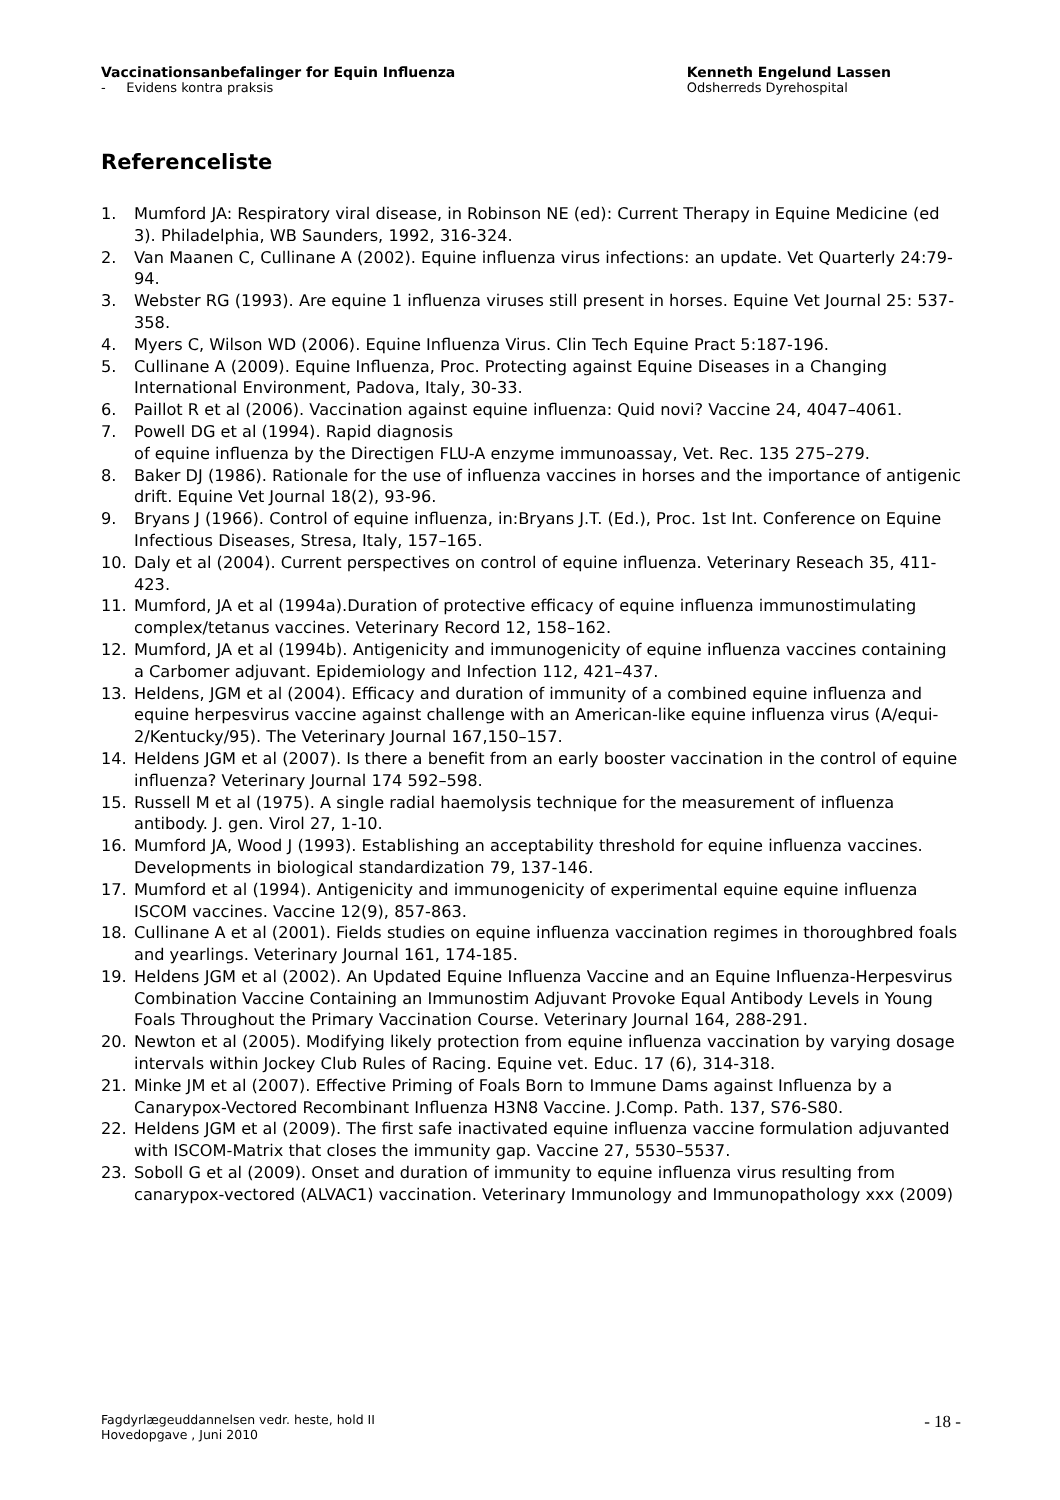Vaccinationsanbefalinger for Equin Influenza
- Evidens kontra praksis
Kenneth Engelund Lassen
Odsherreds Dyrehospital
Referenceliste
1. Mumford JA: Respiratory viral disease, in Robinson NE (ed): Current Therapy in Equine Medicine (ed 3). Philadelphia, WB Saunders, 1992, 316-324.
2. Van Maanen C, Cullinane A (2002). Equine influenza virus infections: an update. Vet Quarterly 24:79-94.
3. Webster RG (1993). Are equine 1 influenza viruses still present in horses. Equine Vet Journal 25: 537-358.
4. Myers C, Wilson WD (2006). Equine Influenza Virus. Clin Tech Equine Pract 5:187-196.
5. Cullinane A (2009). Equine Influenza, Proc. Protecting against Equine Diseases in a Changing International Environment, Padova, Italy, 30-33.
6. Paillot R et al (2006). Vaccination against equine influenza: Quid novi? Vaccine 24, 4047–4061.
7. Powell DG et al (1994). Rapid diagnosis
of equine influenza by the Directigen FLU-A enzyme immunoassay, Vet. Rec. 135 275–279.
8. Baker DJ (1986). Rationale for the use of influenza vaccines in horses and the importance of antigenic drift. Equine Vet Journal 18(2), 93-96.
9. Bryans J (1966). Control of equine influenza, in:Bryans J.T. (Ed.), Proc. 1st Int. Conference on Equine Infectious Diseases, Stresa, Italy, 157–165.
10. Daly et al (2004). Current perspectives on control of equine influenza. Veterinary Reseach 35, 411-423.
11. Mumford, JA et al (1994a).Duration of protective efficacy of equine influenza immunostimulating complex/tetanus vaccines. Veterinary Record 12, 158–162.
12. Mumford, JA et al (1994b). Antigenicity and immunogenicity of equine influenza vaccines containing a Carbomer adjuvant. Epidemiology and Infection 112, 421–437.
13. Heldens, JGM et al (2004). Efficacy and duration of immunity of a combined equine influenza and equine herpesvirus vaccine against challenge with an American-like equine influenza virus (A/equi-2/Kentucky/95). The Veterinary Journal 167,150–157.
14. Heldens JGM et al (2007). Is there a benefit from an early booster vaccination in the control of equine influenza? Veterinary Journal 174 592–598.
15. Russell M et al (1975). A single radial haemolysis technique for the measurement of influenza antibody. J. gen. Virol 27, 1-10.
16. Mumford JA, Wood J (1993). Establishing an acceptability threshold for equine influenza vaccines. Developments in biological standardization 79, 137-146.
17. Mumford et al (1994). Antigenicity and immunogenicity of experimental equine equine influenza ISCOM vaccines. Vaccine 12(9), 857-863.
18. Cullinane A et al (2001). Fields studies on equine influenza vaccination regimes in thoroughbred foals and yearlings. Veterinary Journal 161, 174-185.
19. Heldens JGM et al (2002). An Updated Equine Influenza Vaccine and an Equine Influenza-Herpesvirus Combination Vaccine Containing an Immunostim Adjuvant Provoke Equal Antibody Levels in Young Foals Throughout the Primary Vaccination Course. Veterinary Journal 164, 288-291.
20. Newton et al (2005). Modifying likely protection from equine influenza vaccination by varying dosage intervals within Jockey Club Rules of Racing. Equine vet. Educ. 17 (6), 314-318.
21. Minke JM et al (2007). Effective Priming of Foals Born to Immune Dams against Influenza by a Canarypox-Vectored Recombinant Influenza H3N8 Vaccine. J.Comp. Path. 137, S76-S80.
22. Heldens JGM et al (2009). The first safe inactivated equine influenza vaccine formulation adjuvanted with ISCOM-Matrix that closes the immunity gap. Vaccine 27, 5530–5537.
23. Soboll G et al (2009). Onset and duration of immunity to equine influenza virus resulting from canarypox-vectored (ALVAC1) vaccination. Veterinary Immunology and Immunopathology xxx (2009)
Fagdyrlægeuddannelsen vedr. heste, hold II
Hovedopgave , Juni 2010
- 18 -